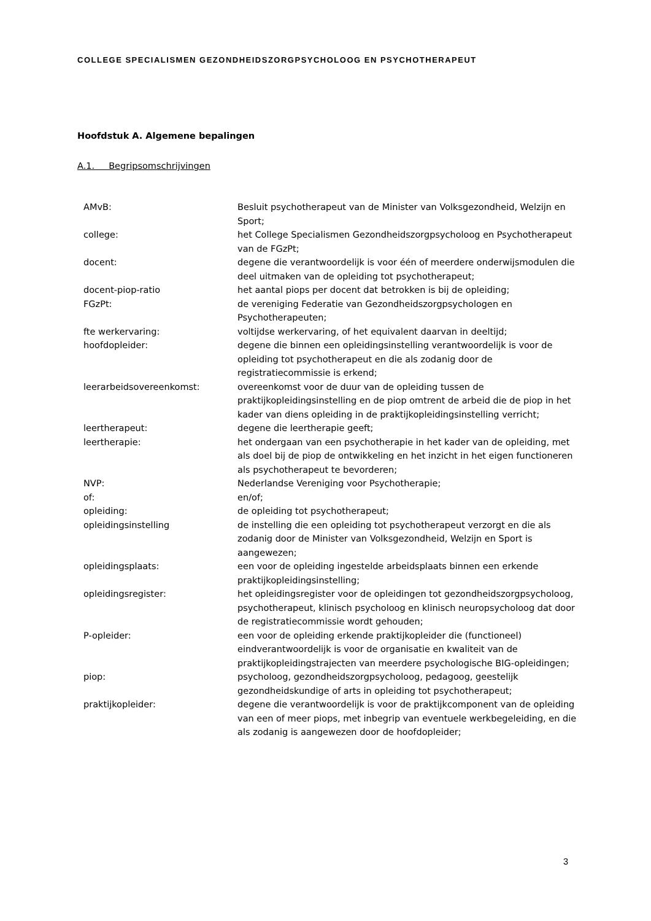COLLEGE SPECIALISMEN GEZONDHEIDSZORGPSYCHOLOOG EN PSYCHOTHERAPEUT
Hoofdstuk A. Algemene bepalingen
A.1. Begripsomschrijvingen
| AMvB: | Besluit psychotherapeut van de Minister van Volksgezondheid, Welzijn en Sport; |
| college: | het College Specialismen Gezondheidszorgpsycholoog en Psychotherapeut van de FGzPt; |
| docent: | degene die verantwoordelijk is voor één of meerdere onderwijsmodulen die deel uitmaken van de opleiding tot psychotherapeut; |
| docent-piop-ratio | het aantal piops per docent dat betrokken is bij de opleiding; |
| FGzPt: | de vereniging Federatie van Gezondheidszorgpsychologen en Psychotherapeuten; |
| fte werkervaring: | voltijdse werkervaring, of het equivalent daarvan in deeltijd; |
| hoofdopleider: | degene die binnen een opleidingsinstelling verantwoordelijk is voor de opleiding tot psychotherapeut en die als zodanig door de registratiecommissie is erkend; |
| leerarbeidsovereenkomst: | overeenkomst voor de duur van de opleiding tussen de praktijkopleidingsinstelling en de piop omtrent de arbeid die de piop in het kader van diens opleiding in de praktijkopleidingsinstelling verricht; |
| leertherapeut: | degene die leertherapie geeft; |
| leertherapie: | het ondergaan van een psychotherapie in het kader van de opleiding, met als doel bij de piop de ontwikkeling en het inzicht in het eigen functioneren als psychotherapeut te bevorderen; |
| NVP: | Nederlandse Vereniging voor Psychotherapie; |
| of: | en/of; |
| opleiding: | de opleiding tot psychotherapeut; |
| opleidingsinstelling | de instelling die een opleiding tot psychotherapeut verzorgt en die als zodanig door de Minister van Volksgezondheid, Welzijn en Sport is aangewezen; |
| opleidingsplaats: | een voor de opleiding ingestelde arbeidsplaats binnen een erkende praktijkopleidingsinstelling; |
| opleidingsregister: | het opleidingsregister voor de opleidingen tot gezondheidszorgpsycholoog, psychotherapeut, klinisch psycholoog en klinisch neuropsycholoog dat door de registratiecommissie wordt gehouden; |
| P-opleider: | een voor de opleiding erkende praktijkopleider die (functioneel) eindverantwoordelijk is voor de organisatie en kwaliteit van de praktijkopleidingstrajecten van meerdere psychologische BIG-opleidingen; |
| piop: | psycholoog, gezondheidszorgpsycholoog, pedagoog, geestelijk gezondheidskundige of arts in opleiding tot psychotherapeut; |
| praktijkopleider: | degene die verantwoordelijk is voor de praktijkcomponent van de opleiding van een of meer piops, met inbegrip van eventuele werkbegeleiding, en die als zodanig is aangewezen door de hoofdopleider; |
3